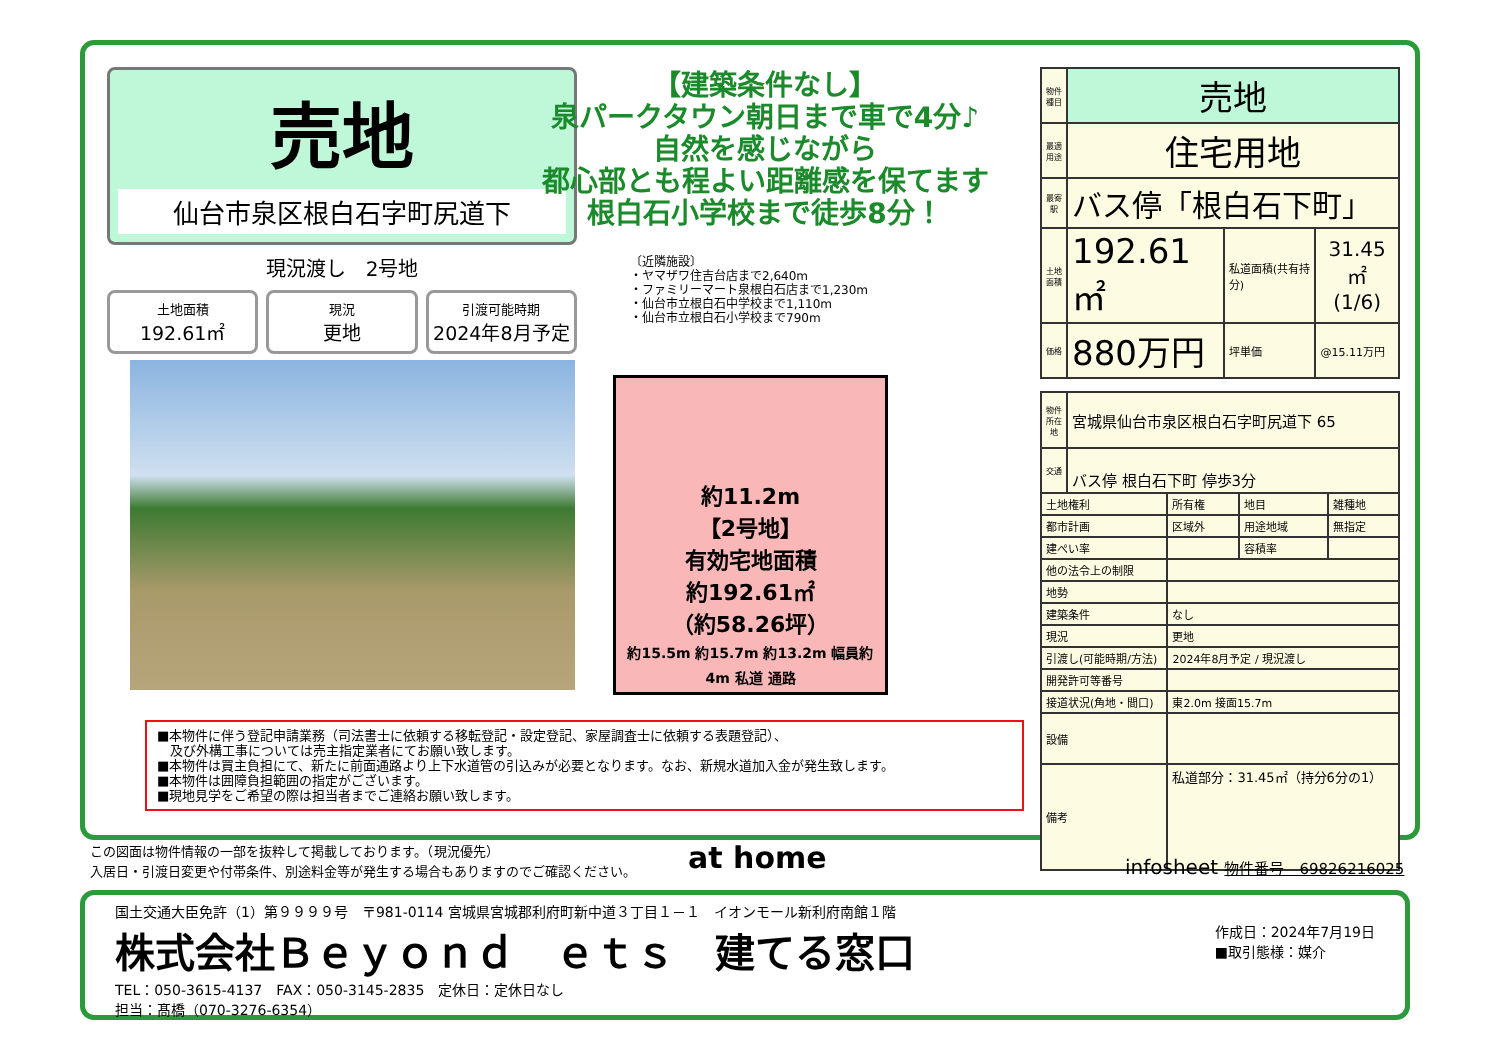売地
仙台市泉区根白石字町尻道下
現況渡し　2号地
土地面積
192.61㎡
現況
更地
引渡可能時期
2024年8月予定
【建築条件なし】
泉パークタウン朝日まで車で4分♪
自然を感じながら
都心部とも程よい距離感を保てます
根白石小学校まで徒歩8分！
〔近隣施設〕
・ヤマザワ住吉台店まで2,640m
・ファミリーマート泉根白石店まで1,230m
・仙台市立根白石中学校まで1,110m
・仙台市立根白石小学校まで790m
約11.2m
【2号地】
有効宅地面積
約192.61㎡
（約58.26坪）
約15.5m 約15.7m 約13.2m 幅員約4m 私道 通路
| 物件種目 | 売地 | | |
| 最適用途 | 住宅用地 | | |
| 最寄駅 | バス停「根白石下町」 | | |
| 土地面積 | 192.61㎡ | 私道面積(共有持分) | 31.45㎡ (1/6) |
| 価格 | 880万円 | 坪単価 | @15.11万円 |
| 物件所在地 | 宮城県仙台市泉区根白石字町尻道下 65 | | | |
| 交通 | バス停 根白石下町 停歩3分 | | | |
| 土地権利 | | 所有権 | 地目 | 雑種地 |
| 都市計画 | | 区域外 | 用途地域 | 無指定 |
| 建ぺい率 | | | 容積率 | |
| 他の法令上の制限 | | | | |
| 地勢 | | | | |
| 建築条件 | | なし | | |
| 現況 | | 更地 | | |
| 引渡し(可能時期/方法) | | 2024年8月予定 / 現況渡し | | |
| 開発許可等番号 | | | | |
| 接道状況(角地・間口) | | 東2.0m 接面15.7m | | |
| 設備 | | | | |
| 備考 | | 私道部分：31.45㎡（持分6分の1） | | |
■本物件に伴う登記申請業務（司法書士に依頼する移転登記・設定登記、家屋調査士に依頼する表題登記）、
　及び外構工事については売主指定業者にてお願い致します。
■本物件は買主負担にて、新たに前面通路より上下水道管の引込みが必要となります。なお、新規水道加入金が発生致します。
■本物件は囲障負担範囲の指定がございます。
■現地見学をご希望の際は担当者までご連絡お願い致します。
この図面は物件情報の一部を抜粋して掲載しております。（現況優先）
入居日・引渡日変更や付帯条件、別途料金等が発生する場合もありますのでご確認ください。
at home infosheet 物件番号　69826216025
国土交通大臣免許（1）第９９９９号　〒981-0114 宮城県宮城郡利府町新中道３丁目１－１　イオンモール新利府南館１階
株式会社Ｂｅｙｏｎｄ　ｅｔｓ　建てる窓口
作成日：2024年7月19日
■取引態様：媒介
TEL：050-3615-4137　FAX：050-3145-2835　定休日：定休日なし
担当：髙橋（070-3276-6354）